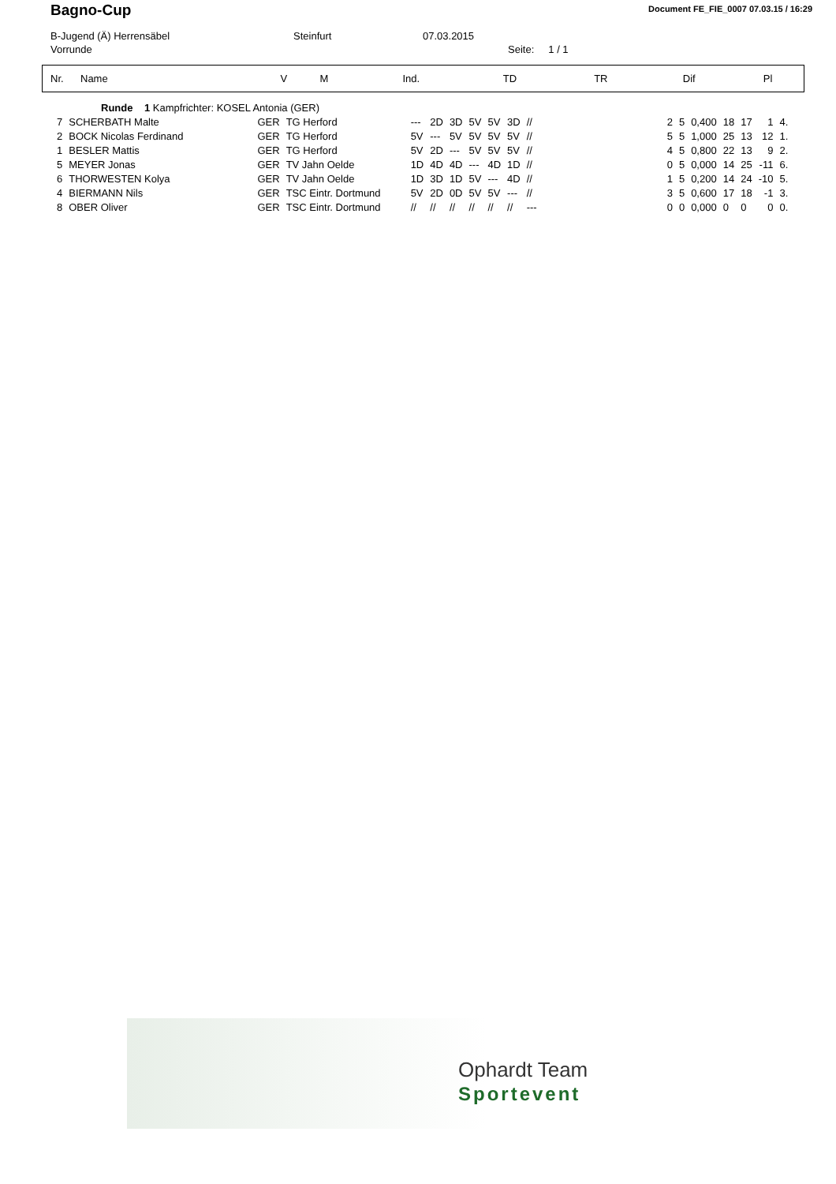Bagno-Cup
Document FE_FIE_0007 07.03.15 / 16:29
B-Jugend (Ä) Herrensäbel Steinfurt 07.03.2015
Vorrunde Seite: 1 / 1
| Nr. | Name | V | M | Ind. | TD | TR | Dif | Pl |
| --- | --- | --- | --- | --- | --- | --- | --- | --- |
| Runde 1 Kampfrichter: KOSEL Antonia (GER) | | | | | | | | | | | | | | | | | |
| 7 | SCHERBATH Malte | GER | TG Herford | --- | 2D | 3D | 5V | 5V | 3D | // | 2 | 5 | 0,400 | 18 | 17 | 1 | 4. |
| 2 | BOCK Nicolas Ferdinand | GER | TG Herford | 5V | --- | 5V | 5V | 5V | 5V | // | 5 | 5 | 1,000 | 25 | 13 | 12 | 1. |
| 1 | BESLER Mattis | GER | TG Herford | 5V | 2D | --- | 5V | 5V | 5V | // | 4 | 5 | 0,800 | 22 | 13 | 9 | 2. |
| 5 | MEYER Jonas | GER | TV Jahn Oelde | 1D | 4D | 4D | --- | 4D | 1D | // | 0 | 5 | 0,000 | 14 | 25 | -11 | 6. |
| 6 | THORWESTEN Kolya | GER | TV Jahn Oelde | 1D | 3D | 1D | 5V | --- | 4D | // | 1 | 5 | 0,200 | 14 | 24 | -10 | 5. |
| 4 | BIERMANN Nils | GER | TSC Eintr. Dortmund | 5V | 2D | 0D | 5V | 5V | --- | // | 3 | 5 | 0,600 | 17 | 18 | -1 | 3. |
| 8 | OBER Oliver | GER | TSC Eintr. Dortmund | // | // | // | // | // | // | --- | 0 | 0 | 0,000 | 0 | 0 | 0 | 0. |
Ophardt Team
Sportevent